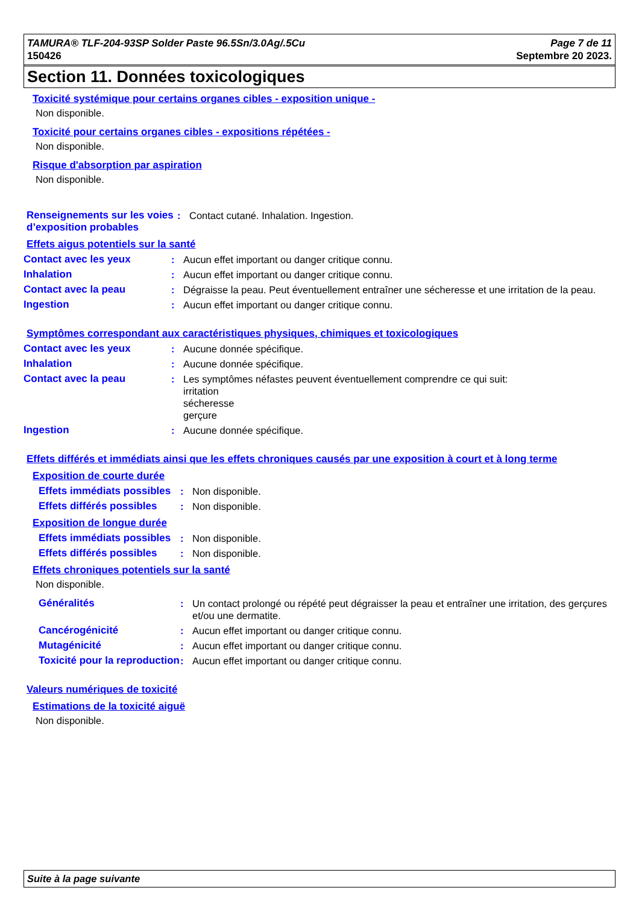TAMURA® TLF-204-93SP Solder Paste 96.5Sn/3.0Ag/.5Cu
150426
Page 7 de 11
Septembre 20 2023.
Section 11. Données toxicologiques
Toxicité systémique pour certains organes cibles - exposition unique -
Non disponible.
Toxicité pour certains organes cibles - expositions répétées -
Non disponible.
Risque d'absorption par aspiration
Non disponible.
Renseignements sur les voies d’exposition probables
: Contact cutané. Inhalation. Ingestion.
Effets aigus potentiels sur la santé
Contact avec les yeux : Aucun effet important ou danger critique connu.
Inhalation : Aucun effet important ou danger critique connu.
Contact avec la peau : Dégraisse la peau. Peut éventuellement entraîner une sécheresse et une irritation de la peau.
Ingestion : Aucun effet important ou danger critique connu.
Symptômes correspondant aux caractéristiques physiques, chimiques et toxicologiques
Contact avec les yeux : Aucune donnée spécifique.
Inhalation : Aucune donnée spécifique.
Contact avec la peau : Les symptômes néfastes peuvent éventuellement comprendre ce qui suit:
irritation
sécheresse
gerçure
Ingestion : Aucune donnée spécifique.
Effets différés et immédiats ainsi que les effets chroniques causés par une exposition à court et à long terme
Exposition de courte durée
Effets immédiats possibles
: Non disponible.
Effets différés possibles
: Non disponible.
Exposition de longue durée
Effets immédiats possibles
: Non disponible.
Effets différés possibles
: Non disponible.
Effets chroniques potentiels sur la santé
Non disponible.
Généralités : Un contact prolongé ou répété peut dégraisser la peau et entraîner une irritation, des gerçures et/ou une dermatite.
Cancérogénicité : Aucun effet important ou danger critique connu.
Mutagénicité : Aucun effet important ou danger critique connu.
Toxicité pour la reproduction
: Aucun effet important ou danger critique connu.
Valeurs numériques de toxicité
Estimations de la toxicité aiguë
Non disponible.
Suite à la page suivante